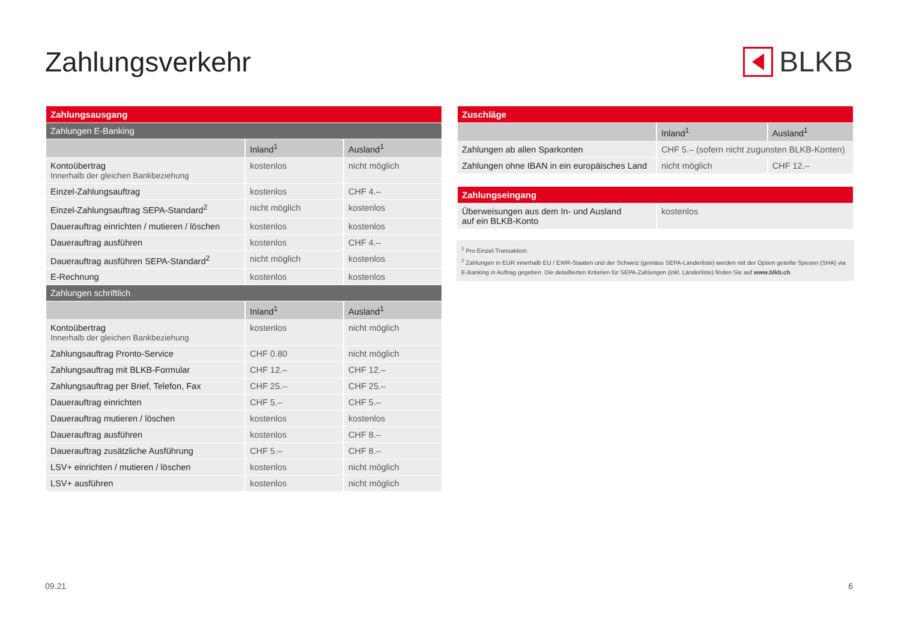Zahlungsverkehr BLKB
| Zahlungsausgang | | |
| Zahlungen E-Banking | | |
| | Inland<sup>1</sup> | Ausland<sup>1</sup> |
| Kontoübertrag Innerhalb der gleichen Bankbeziehung | kostenlos | nicht möglich |
| Einzel-Zahlungsauftrag | kostenlos | CHF 4.– |
| Einzel-Zahlungsauftrag SEPA-Standard<sup>2</sup> | nicht möglich | kostenlos |
| Dauerauftrag einrichten / mutieren / löschen | kostenlos | kostenlos |
| Dauerauftrag ausführen | kostenlos | CHF 4.– |
| Dauerauftrag ausführen SEPA-Standard<sup>2</sup> | nicht möglich | kostenlos |
| E-Rechnung | kostenlos | kostenlos |
| Zahlungen schriftlich | | |
| | Inland<sup>1</sup> | Ausland<sup>1</sup> |
| Kontoübertrag Innerhalb der gleichen Bankbeziehung | kostenlos | nicht möglich |
| Zahlungsauftrag Pronto-Service | CHF 0.80 | nicht möglich |
| Zahlungsauftrag mit BLKB-Formular | CHF 12.– | CHF 12.– |
| Zahlungsauftrag per Brief, Telefon, Fax | CHF 25.– | CHF 25.– |
| Dauerauftrag einrichten | CHF 5.– | CHF 5.– |
| Dauerauftrag mutieren / löschen | kostenlos | kostenlos |
| Dauerauftrag ausführen | kostenlos | CHF 8.– |
| Dauerauftrag zusätzliche Ausführung | CHF 5.– | CHF 8.– |
| LSV+ einrichten / mutieren / löschen | kostenlos | nicht möglich |
| LSV+ ausführen | kostenlos | nicht möglich |
| Zuschläge | | |
| | Inland<sup>1</sup> | Ausland<sup>1</sup> |
| Zahlungen ab allen Sparkonten | CHF 5.– (sofern nicht zugunsten BLKB-Konten) | |
| Zahlungen ohne IBAN in ein europäisches Land | nicht möglich | CHF 12.– |
| Zahlungseingang | |
| Überweisungen aus dem In- und Ausland auf ein BLKB-Konto | kostenlos |
<sup>1</sup> Pro Einzel-Transaktion.
<sup>2</sup> Zahlungen in EUR innerhalb EU / EWR-Staaten und der Schweiz (gemäss SEPA-Länderliste) werden mit der Option geteilte Spesen (SHA) via E-Banking in Auftrag gegeben. Die detaillierten Kriterien für SEPA-Zahlungen (inkl. Länderliste) finden Sie auf www.blkb.ch.
09.21 6